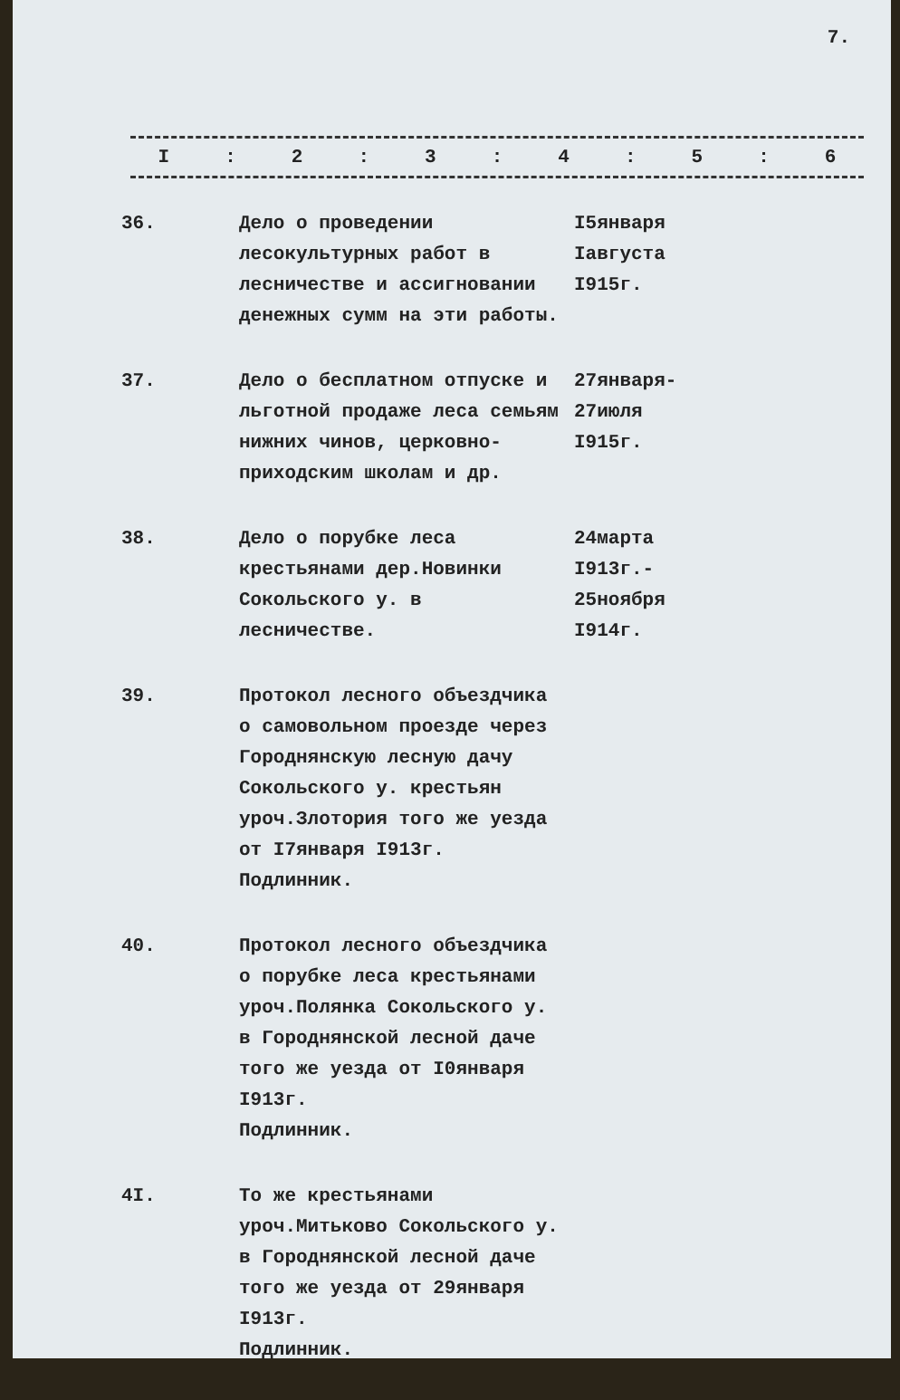7.
| I | : | 2 | : | 3 | : | 4 | : | 5 | : | 6 |
| --- | --- | --- | --- | --- | --- | --- | --- | --- | --- | --- |
| 36. | Дело о проведении лесокультурных работ в лесничестве и ассигновании денежных сумм на эти работы. | I5января Iавгуста I915г. |
| 37. | Дело о бесплатном отпуске и льготной продаже леса семьям нижних чинов, церковно-приходским школам и др. | 27января- 27июля I915г. |
| 38. | Дело о порубке леса крестьянами дер.Новинки Сокольского у. в лесничестве. | 24марта I913г.- 25ноября I914г. |
| 39. | Протокол лесного объездчика о самовольном проезде через Городнянскую лесную дачу Сокольского у. крестьян уроч.Злотория того же уезда от I7января I913г. Подлинник. | |
| 40. | Протокол лесного объездчика о порубке леса крестьянами уроч.Полянка Сокольского у. в Городнянской лесной даче того же уезда от I0января I913г. Подлинник. | |
| 4I. | То же крестьянами уроч.Митьково Сокольского у. в Городнянской лесной даче того же уезда от 29января I913г. Подлинник. | |